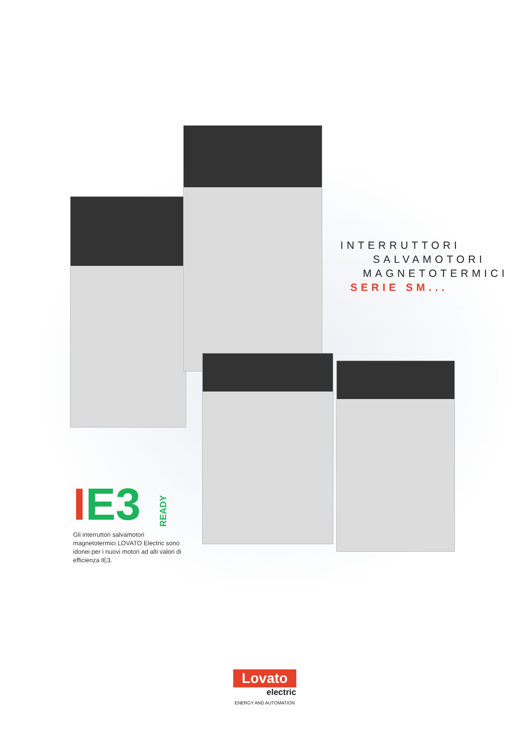INTERRUTTORI
SALVAMOTORI
MAGNETOTERMICI
SERIE SM...
I E3 READY
Gli interruttori salvamotori magnetotermici LOVATO Electric sono idonei per i nuovi motori ad alti valori di efficienza IE3.
Lovato
electric
ENERGY AND AUTOMATION